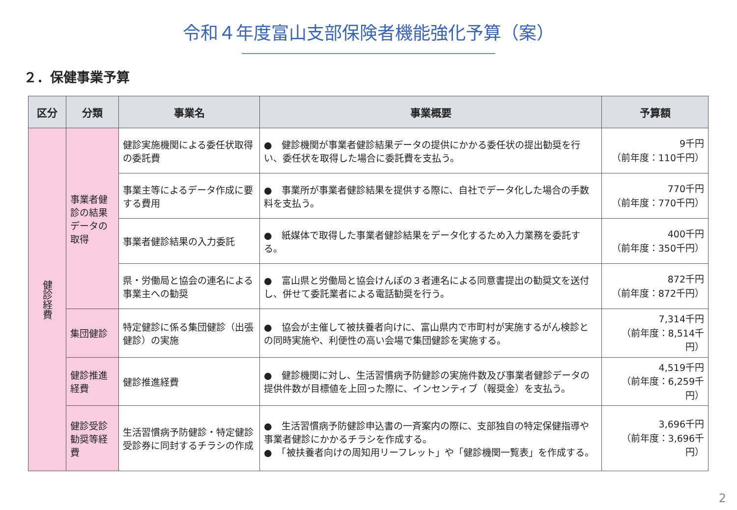令和４年度富山支部保険者機能強化予算（案）
２．保健事業予算
| 区分 | 分類 | 事業名 | 事業概要 | 予算額 |
| --- | --- | --- | --- | --- |
| 健診経費 | 事業者健診の結果データの取得 | 健診実施機関による委任状取得の委託費 | ● 健診機関が事業者健診結果データの提供にかかる委任状の提出勧奨を行い、委任状を取得した場合に委託費を支払う。 | 9千円 （前年度：110千円） |
| | | 事業主等によるデータ作成に要する費用 | ● 事業所が事業者健診結果を提供する際に、自社でデータ化した場合の手数料を支払う。 | 770千円 （前年度：770千円） |
| | | 事業者健診結果の入力委託 | ● 紙媒体で取得した事業者健診結果をデータ化するため入力業務を委託する。 | 400千円 （前年度：350千円） |
| | | 県・労働局と協会の連名による事業主への勧奨 | ● 富山県と労働局と協会けんぽの３者連名による同意書提出の勧奨文を送付し、併せて委託業者による電話勧奨を行う。 | 872千円 （前年度：872千円） |
| | 集団健診 | 特定健診に係る集団健診（出張健診）の実施 | ● 協会が主催して被扶養者向けに、富山県内で市町村が実施するがん検診との同時実施や、利便性の高い会場で集団健診を実施する。 | 7,314千円 （前年度：8,514千円） |
| | 健診推進経費 | 健診推進経費 | ● 健診機関に対し、生活習慣病予防健診の実施件数及び事業者健診データの提供件数が目標値を上回った際に、インセンティブ（報奨金）を支払う。 | 4,519千円 （前年度：6,259千円） |
| | 健診受診勧奨等経費 | 生活習慣病予防健診・特定健診受診券に同封するチラシの作成 | ● 生活習慣病予防健診申込書の一斉案内の際に、支部独自の特定保健指導や事業者健診にかかるチラシを作成する。 ● 「被扶養者向けの周知用リーフレット」や「健診機関一覧表」を作成する。 | 3,696千円 （前年度：3,696千円） |
2